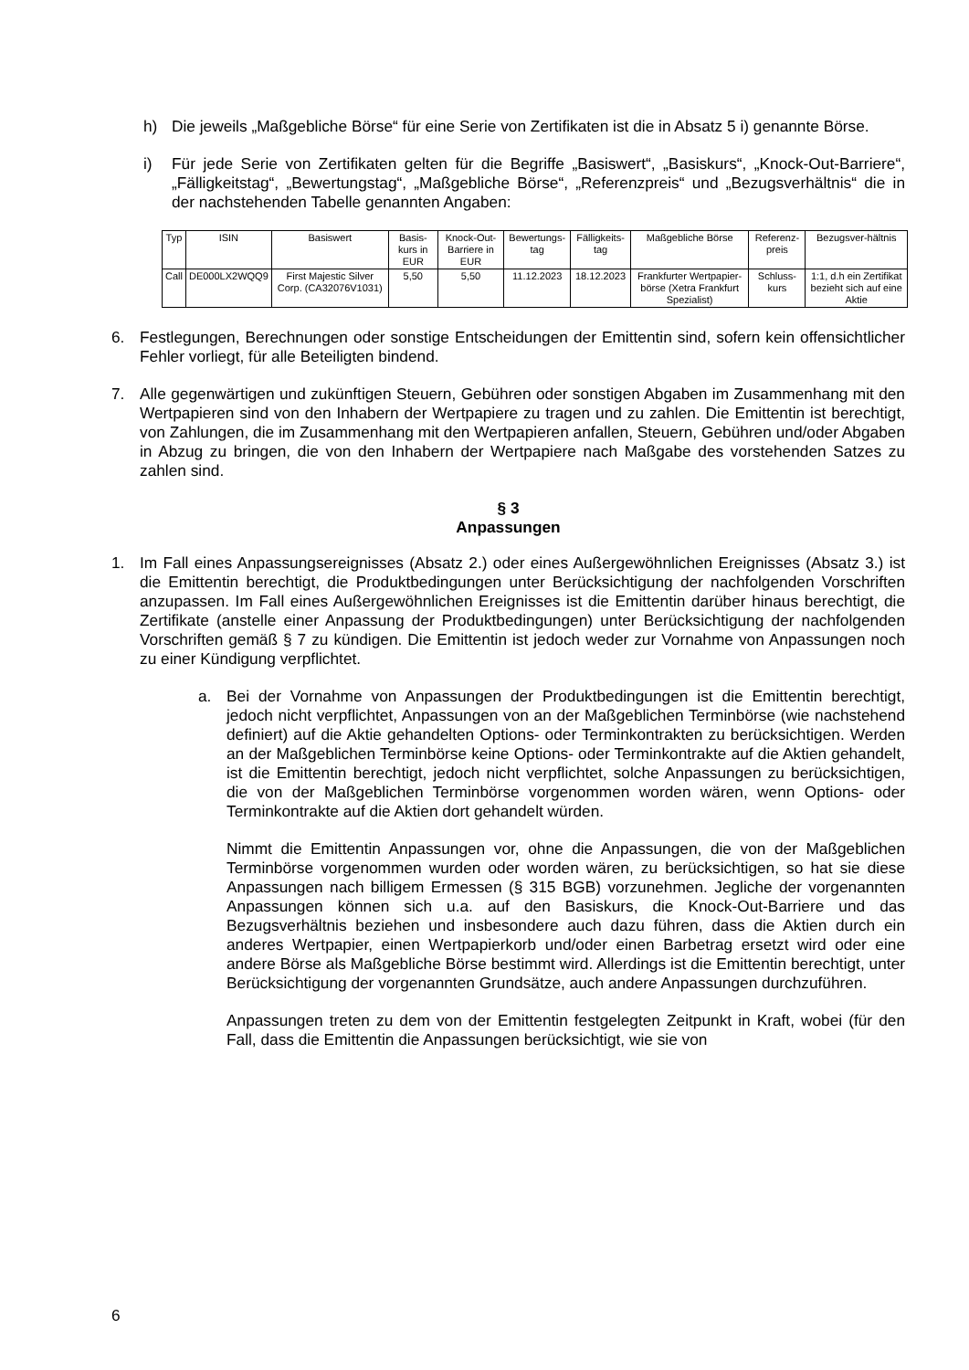h) Die jeweils „Maßgebliche Börse“ für eine Serie von Zertifikaten ist die in Absatz 5 i) genannte Börse.
i) Für jede Serie von Zertifikaten gelten für die Begriffe „Basiswert“, „Basiskurs“, „Knock-Out-Barriere“, „Fälligkeitstag“, „Bewertungstag“, „Maßgebliche Börse“, „Referenzpreis“ und „Bezugsverhältnis“ die in der nachstehenden Tabelle genannten Angaben:
| Typ | ISIN | Basiswert | Basis-kurs in EUR | Knock-Out-Barriere in EUR | Bewertungs-tag | Fälligkeits-tag | Maßgebliche Börse | Referenz-preis | Bezugsver-hältnis |
| --- | --- | --- | --- | --- | --- | --- | --- | --- | --- |
| Call | DE000LX2WQQ9 | First Majestic Silver Corp. (CA32076V1031) | 5,50 | 5,50 | 11.12.2023 | 18.12.2023 | Frankfurter Wertpapier-börse (Xetra Frankfurt Spezialist) | Schluss-kurs | 1:1, d.h ein Zertifikat bezieht sich auf eine Aktie |
6. Festlegungen, Berechnungen oder sonstige Entscheidungen der Emittentin sind, sofern kein offensichtlicher Fehler vorliegt, für alle Beteiligten bindend.
7. Alle gegenwärtigen und zukünftigen Steuern, Gebühren oder sonstigen Abgaben im Zusammenhang mit den Wertpapieren sind von den Inhabern der Wertpapiere zu tragen und zu zahlen. Die Emittentin ist berechtigt, von Zahlungen, die im Zusammenhang mit den Wertpapieren anfallen, Steuern, Gebühren und/oder Abgaben in Abzug zu bringen, die von den Inhabern der Wertpapiere nach Maßgabe des vorstehenden Satzes zu zahlen sind.
§ 3
Anpassungen
1. Im Fall eines Anpassungsereignisses (Absatz 2.) oder eines Außergewöhnlichen Ereignisses (Absatz 3.) ist die Emittentin berechtigt, die Produktbedingungen unter Berücksichtigung der nachfolgenden Vorschriften anzupassen. Im Fall eines Außergewöhnlichen Ereignisses ist die Emittentin darüber hinaus berechtigt, die Zertifikate (anstelle einer Anpassung der Produktbedingungen) unter Berücksichtigung der nachfolgenden Vorschriften gemäß § 7 zu kündigen. Die Emittentin ist jedoch weder zur Vornahme von Anpassungen noch zu einer Kündigung verpflichtet.
a. Bei der Vornahme von Anpassungen der Produktbedingungen ist die Emittentin berechtigt, jedoch nicht verpflichtet, Anpassungen von an der Maßgeblichen Terminbörse (wie nachstehend definiert) auf die Aktie gehandelten Options- oder Terminkontrakten zu berücksichtigen. Werden an der Maßgeblichen Terminbörse keine Options- oder Terminkontrakte auf die Aktien gehandelt, ist die Emittentin berechtigt, jedoch nicht verpflichtet, solche Anpassungen zu berücksichtigen, die von der Maßgeblichen Terminbörse vorgenommen worden wären, wenn Options- oder Terminkontrakte auf die Aktien dort gehandelt würden.
Nimmt die Emittentin Anpassungen vor, ohne die Anpassungen, die von der Maßgeblichen Terminbörse vorgenommen wurden oder worden wären, zu berücksichtigen, so hat sie diese Anpassungen nach billigem Ermessen (§ 315 BGB) vorzunehmen. Jegliche der vorgenannten Anpassungen können sich u.a. auf den Basiskurs, die Knock-Out-Barriere und das Bezugsverhältnis beziehen und insbesondere auch dazu führen, dass die Aktien durch ein anderes Wertpapier, einen Wertpapierkorb und/oder einen Barbetrag ersetzt wird oder eine andere Börse als Maßgebliche Börse bestimmt wird. Allerdings ist die Emittentin berechtigt, unter Berücksichtigung der vorgenannten Grundsätze, auch andere Anpassungen durchzuführen.
Anpassungen treten zu dem von der Emittentin festgelegten Zeitpunkt in Kraft, wobei (für den Fall, dass die Emittentin die Anpassungen berücksichtigt, wie sie von
6